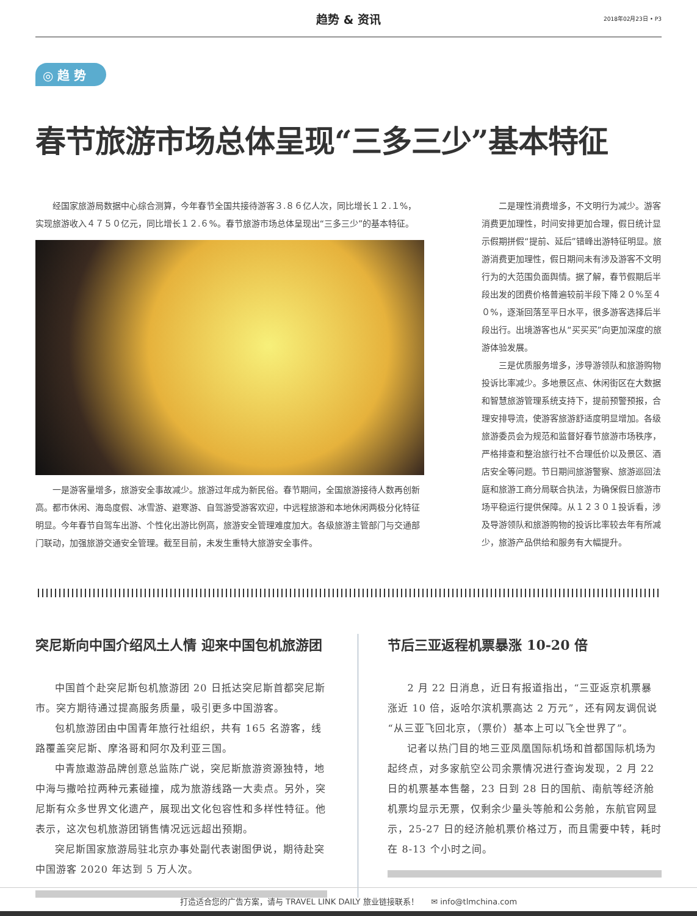趋势 & 资讯
2018年02月23日 • P3
◎ 趋 势
春节旅游市场总体呈现“三多三少”基本特征
经国家旅游局数据中心综合测算，今年春节全国共接待游客３.８６亿人次，同比增长１２.１%，实现旅游收入４７５０亿元，同比增长１２.６%。春节旅游市场总体呈现出“三多三少”的基本特征。
一是游客量增多，旅游安全事故减少。旅游过年成为新民俗。春节期间，全国旅游接待人数再创新高。都市休闲、海岛度假、冰雪游、避寒游、自驾游受游客欢迎，中远程旅游和本地休闲两极分化特征明显。今年春节自驾车出游、个性化出游比例高，旅游安全管理难度加大。各级旅游主管部门与交通部门联动，加强旅游交通安全管理。截至目前，未发生重特大旅游安全事件。
二是理性消费增多，不文明行为减少。游客消费更加理性，时间安排更加合理，假日统计显示假期拼假“提前、延后”错峰出游特征明显。旅游消费更加理性，假日期间未有涉及游客不文明行为的大范围负面舆情。据了解，春节假期后半段出发的团费价格普遍较前半段下降２０%至４０%，逐渐回落至平日水平，很多游客选择后半段出行。出境游客也从“买买买”向更加深度的旅游体验发展。
三是优质服务增多，涉导游领队和旅游购物投诉比率减少。多地景区点、休闲街区在大数据和智慧旅游管理系统支持下，提前预警预报，合理安排导流，使游客旅游舒适度明显增加。各级旅游委员会为规范和监督好春节旅游市场秩序，严格排查和整治旅行社不合理低价以及景区、酒店安全等问题。节日期间旅游警察、旅游巡回法庭和旅游工商分局联合执法，为确保假日旅游市场平稳运行提供保障。从１２３０１投诉看，涉及导游领队和旅游购物的投诉比率较去年有所减少，旅游产品供给和服务有大幅提升。
突尼斯向中国介绍风土人情 迎来中国包机旅游团
中国首个赴突尼斯包机旅游团 20 日抵达突尼斯首都突尼斯市。突方期待通过提高服务质量，吸引更多中国游客。
包机旅游团由中国青年旅行社组织，共有 165 名游客，线路覆盖突尼斯、摩洛哥和阿尔及利亚三国。
中青旅遨游品牌创意总监陈广说，突尼斯旅游资源独特，地中海与撒哈拉两种元素碰撞，成为旅游线路一大卖点。另外，突尼斯有众多世界文化遗产，展现出文化包容性和多样性特征。他表示，这次包机旅游团销售情况远远超出预期。
突尼斯国家旅游局驻北京办事处副代表谢图伊说，期待赴突中国游客 2020 年达到 5 万人次。
节后三亚返程机票暴涨 10-20 倍
2 月 22 日消息，近日有报道指出，“三亚返京机票暴涨近 10 倍，返哈尔滨机票高达 2 万元”，还有网友调侃说“从三亚飞回北京，（票价）基本上可以飞全世界了”。
记者以热门目的地三亚凤凰国际机场和首都国际机场为起终点，对多家航空公司余票情况进行查询发现，2 月 22 日的机票基本售罄，23 日到 28 日的国航、南航等经济舱机票均显示无票，仅剩余少量头等舱和公务舱，东航官网显示，25-27 日的经济舱机票价格过万，而且需要中转，耗时在 8-13 个小时之间。
打造适合您的广告方案，请与 TRAVEL LINK DAILY 旅业链接联系！ ✉ info@tlmchina.com